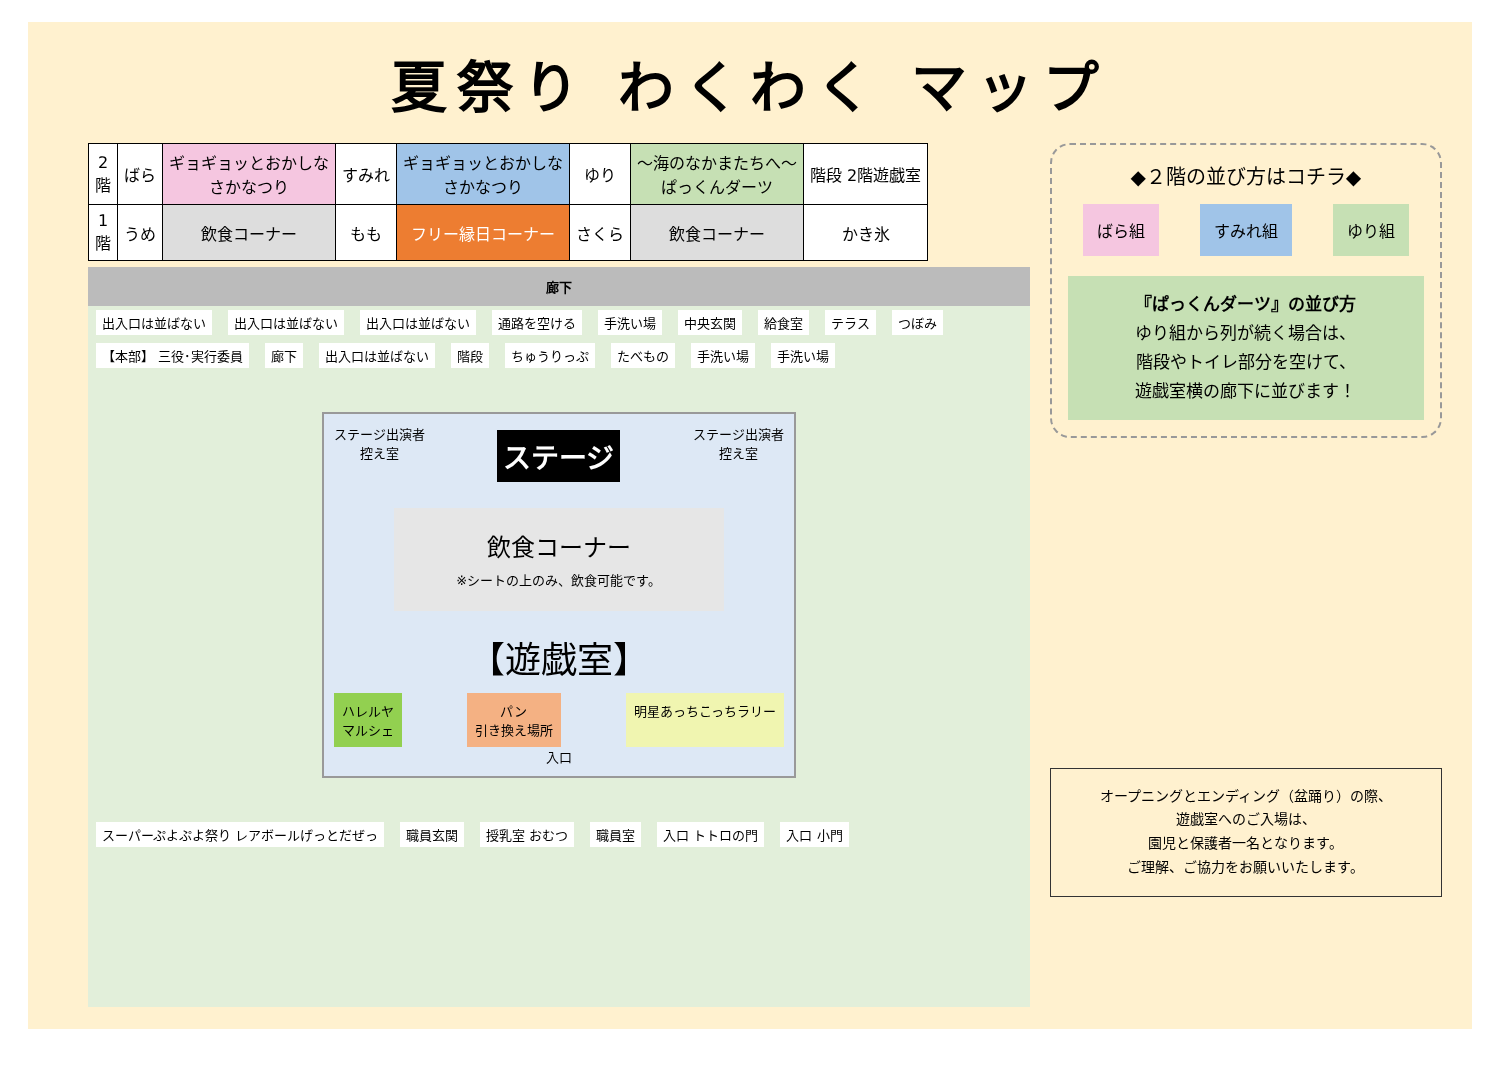夏祭り わくわく マップ
| 2 階 | ばら | ギョギョッとおかしな さかなつり | すみれ | ギョギョッとおかしな さかなつり | ゆり | ～海のなかまたちへ～ ぱっくんダーツ | 階段 2階遊戯室 |
| 1 階 | うめ | 飲食コーナー | もも | フリー縁日コーナー | さくら | 飲食コーナー | かき氷 |
廊下
出入口は並ばない 出入口は並ばない 出入口は並ばない 通路を空ける 手洗い場 中央玄関 給食室 テラス つぼみ 【本部】 三役･実行委員 廊下 出入口は並ばない 階段 ちゅうりっぷ たべもの 手洗い場 手洗い場
ステージ出演者
控え室 ステージ ステージ出演者
控え室
飲食コーナー
※シートの上のみ、飲食可能です。
【遊戯室】
ハレルヤ
マルシェ パン
引き換え場所 明星あっちこっちラリー
入口
スーパーぷよぷよ祭り レアボールげっとだぜっ 職員玄関 授乳室 おむつ 職員室 入口 トトロの門 入口 小門
◆２階の並び方はコチラ◆
ばら組 すみれ組 ゆり組
『ぱっくんダーツ』の並び方
ゆり組から列が続く場合は、
階段やトイレ部分を空けて、
遊戯室横の廊下に並びます！
オープニングとエンディング（盆踊り）の際、
遊戯室へのご入場は、
園児と保護者一名となります。
ご理解、ご協力をお願いいたします。